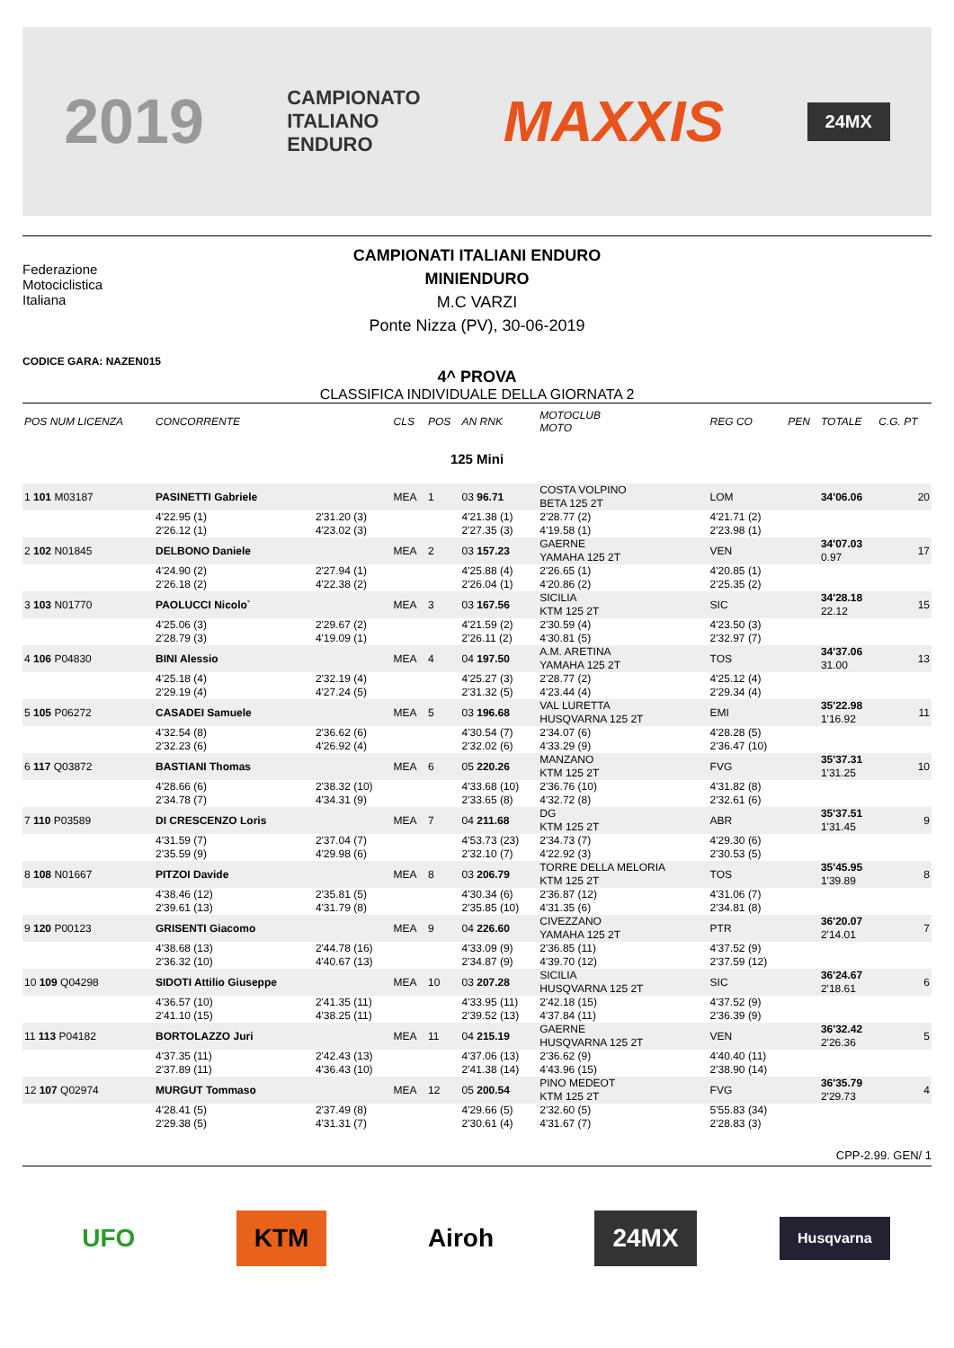2019 CAMPIONATO
ITALIANO
ENDURO MAXXIS 24MX
Federazione
Motociclistica
Italiana
CAMPIONATI ITALIANI ENDURO
MINIENDURO
M.C VARZI
Ponte Nizza (PV), 30-06-2019
CODICE GARA: NAZEN015
4^ PROVA
CLASSIFICA INDIVIDUALE DELLA GIORNATA 2
| POS NUM LICENZA | CONCORRENTE | | CLS | POS | AN RNK | MOTOCLUB MOTO | | REG CO | PEN | TOTALE | C.G. PT |
| --- | --- | --- | --- | --- | --- | --- | --- | --- | --- | --- | --- |
| 125 Mini | | | | | | | | | | | |
| 1 101 M03187 | PASINETTI Gabriele | | MEA | 1 | 03 96.71 | COSTA VOLPINO BETA 125 2T | | LOM | | 34'06.06 | 20 |
| | 4'22.95 (1) 2'26.12 (1) | 2'31.20 (3) 4'23.02 (3) | | | 4'21.38 (1) 2'27.35 (3) | 2'28.77 (2) 4'19.58 (1) | | 4'21.71 (2) 2'23.98 (1) | | | |
| 2 102 N01845 | DELBONO Daniele | | MEA | 2 | 03 157.23 | GAERNE YAMAHA 125 2T | | VEN | | 34'07.03 0.97 | 17 |
| | 4'24.90 (2) 2'26.18 (2) | 2'27.94 (1) 4'22.38 (2) | | | 4'25.88 (4) 2'26.04 (1) | 2'26.65 (1) 4'20.86 (2) | | 4'20.85 (1) 2'25.35 (2) | | | |
| 3 103 N01770 | PAOLUCCI Nicolo` | | MEA | 3 | 03 167.56 | SICILIA KTM 125 2T | | SIC | | 34'28.18 22.12 | 15 |
| | 4'25.06 (3) 2'28.79 (3) | 2'29.67 (2) 4'19.09 (1) | | | 4'21.59 (2) 2'26.11 (2) | 2'30.59 (4) 4'30.81 (5) | | 4'23.50 (3) 2'32.97 (7) | | | |
| 4 106 P04830 | BINI Alessio | | MEA | 4 | 04 197.50 | A.M. ARETINA YAMAHA 125 2T | | TOS | | 34'37.06 31.00 | 13 |
| | 4'25.18 (4) 2'29.19 (4) | 2'32.19 (4) 4'27.24 (5) | | | 4'25.27 (3) 2'31.32 (5) | 2'28.77 (2) 4'23.44 (4) | | 4'25.12 (4) 2'29.34 (4) | | | |
| 5 105 P06272 | CASADEI Samuele | | MEA | 5 | 03 196.68 | VAL LURETTA HUSQVARNA 125 2T | | EMI | | 35'22.98 1'16.92 | 11 |
| | 4'32.54 (8) 2'32.23 (6) | 2'36.62 (6) 4'26.92 (4) | | | 4'30.54 (7) 2'32.02 (6) | 2'34.07 (6) 4'33.29 (9) | | 4'28.28 (5) 2'36.47 (10) | | | |
| 6 117 Q03872 | BASTIANI Thomas | | MEA | 6 | 05 220.26 | MANZANO KTM 125 2T | | FVG | | 35'37.31 1'31.25 | 10 |
| | 4'28.66 (6) 2'34.78 (7) | 2'38.32 (10) 4'34.31 (9) | | | 4'33.68 (10) 2'33.65 (8) | 2'36.76 (10) 4'32.72 (8) | | 4'31.82 (8) 2'32.61 (6) | | | |
| 7 110 P03589 | DI CRESCENZO Loris | | MEA | 7 | 04 211.68 | DG KTM 125 2T | | ABR | | 35'37.51 1'31.45 | 9 |
| | 4'31.59 (7) 2'35.59 (9) | 2'37.04 (7) 4'29.98 (6) | | | 4'53.73 (23) 2'32.10 (7) | 2'34.73 (7) 4'22.92 (3) | | 4'29.30 (6) 2'30.53 (5) | | | |
| 8 108 N01667 | PITZOI Davide | | MEA | 8 | 03 206.79 | TORRE DELLA MELORIA KTM 125 2T | | TOS | | 35'45.95 1'39.89 | 8 |
| | 4'38.46 (12) 2'39.61 (13) | 2'35.81 (5) 4'31.79 (8) | | | 4'30.34 (6) 2'35.85 (10) | 2'36.87 (12) 4'31.35 (6) | | 4'31.06 (7) 2'34.81 (8) | | | |
| 9 120 P00123 | GRISENTI Giacomo | | MEA | 9 | 04 226.60 | CIVEZZANO YAMAHA 125 2T | | PTR | | 36'20.07 2'14.01 | 7 |
| | 4'38.68 (13) 2'36.32 (10) | 2'44.78 (16) 4'40.67 (13) | | | 4'33.09 (9) 2'34.87 (9) | 2'36.85 (11) 4'39.70 (12) | | 4'37.52 (9) 2'37.59 (12) | | | |
| 10 109 Q04298 | SIDOTI Attilio Giuseppe | | MEA | 10 | 03 207.28 | SICILIA HUSQVARNA 125 2T | | SIC | | 36'24.67 2'18.61 | 6 |
| | 4'36.57 (10) 2'41.10 (15) | 2'41.35 (11) 4'38.25 (11) | | | 4'33.95 (11) 2'39.52 (13) | 2'42.18 (15) 4'37.84 (11) | | 4'37.52 (9) 2'36.39 (9) | | | |
| 11 113 P04182 | BORTOLAZZO Juri | | MEA | 11 | 04 215.19 | GAERNE HUSQVARNA 125 2T | | VEN | | 36'32.42 2'26.36 | 5 |
| | 4'37.35 (11) 2'37.89 (11) | 2'42.43 (13) 4'36.43 (10) | | | 4'37.06 (13) 2'41.38 (14) | 2'36.62 (9) 4'43.96 (15) | | 4'40.40 (11) 2'38.90 (14) | | | |
| 12 107 Q02974 | MURGUT Tommaso | | MEA | 12 | 05 200.54 | PINO MEDEOT KTM 125 2T | | FVG | | 36'35.79 2'29.73 | 4 |
| | 4'28.41 (5) 2'29.38 (5) | 2'37.49 (8) 4'31.31 (7) | | | 4'29.66 (5) 2'30.61 (4) | 2'32.60 (5) 4'31.67 (7) | | 5'55.83 (34) 2'28.83 (3) | | | |
CPP-2.99. GEN/ 1
UFO KTM Airoh 24MX
Husqvarna